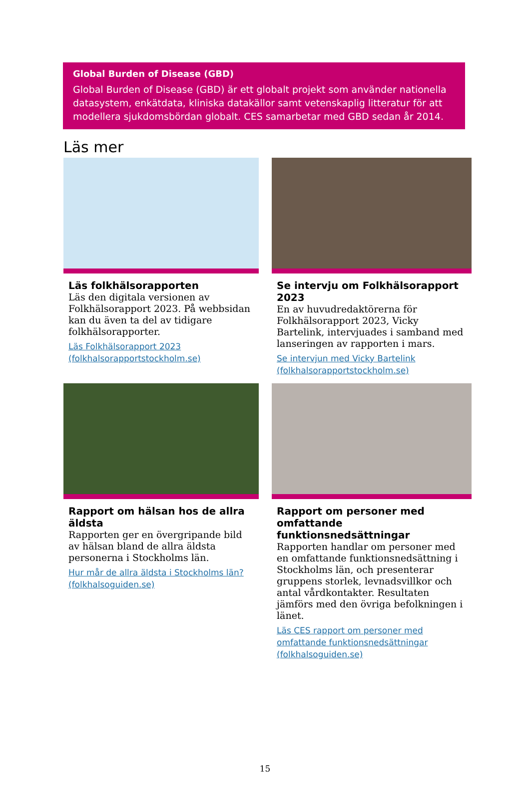Global Burden of Disease (GBD)
Global Burden of Disease (GBD) är ett globalt projekt som använder nationella datasystem, enkätdata, kliniska datakällor samt vetenskaplig litteratur för att modellera sjukdomsbördan globalt. CES samarbetar med GBD sedan år 2014.
Läs mer
Läs folkhälsorapporten
Läs den digitala versionen av Folkhälsorapport 2023. På webbsidan kan du även ta del av tidigare folkhälsorapporter.
Läs Folkhälsorapport 2023 (folkhalsorapportstockholm.se)
Se intervju om Folkhälsorapport 2023
En av huvudredaktörerna för Folkhälsorapport 2023, Vicky Bartelink, intervjuades i samband med lanseringen av rapporten i mars.
Se intervjun med Vicky Bartelink (folkhalsorapportstockholm.se)
Rapport om hälsan hos de allra äldsta
Rapporten ger en övergripande bild av hälsan bland de allra äldsta personerna i Stockholms län.
Hur mår de allra äldsta i Stockholms län? (folkhalsoguiden.se)
Rapport om personer med omfattande funktionsnedsättningar
Rapporten handlar om personer med en omfattande funktionsnedsättning i Stockholms län, och presenterar gruppens storlek, levnadsvillkor och antal vårdkontakter. Resultaten jämförs med den övriga befolkningen i länet.
Läs CES rapport om personer med omfattande funktionsnedsättningar (folkhalsoguiden.se)
15